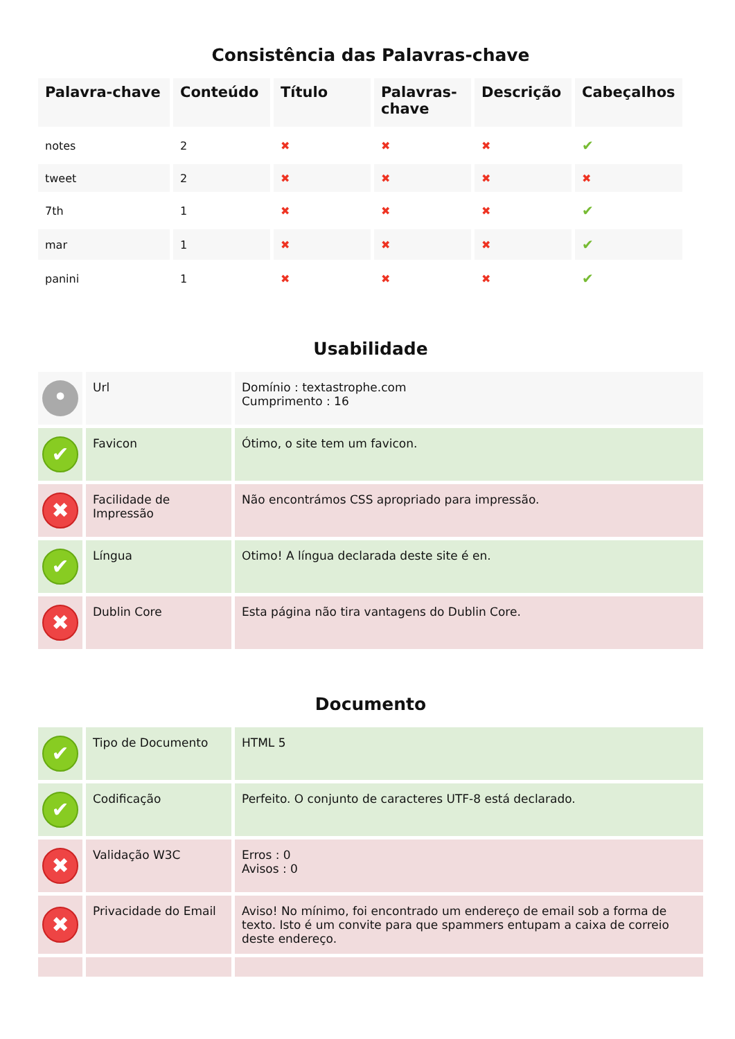Consistência das Palavras-chave
| Palavra-chave | Conteúdo | Título | Palavras-chave | Descrição | Cabeçalhos |
| --- | --- | --- | --- | --- | --- |
| notes | 2 | ✖ | ✖ | ✖ | ✔ |
| tweet | 2 | ✖ | ✖ | ✖ | ✖ |
| 7th | 1 | ✖ | ✖ | ✖ | ✔ |
| mar | 1 | ✖ | ✖ | ✖ | ✔ |
| panini | 1 | ✖ | ✖ | ✖ | ✔ |
Usabilidade
| • | Url | Domínio : textastrophe.com Cumprimento : 16 |
| ✔ | Favicon | Ótimo, o site tem um favicon. |
| ✖ | Facilidade de Impressão | Não encontrámos CSS apropriado para impressão. |
| ✔ | Língua | Otimo! A língua declarada deste site é en. |
| ✖ | Dublin Core | Esta página não tira vantagens do Dublin Core. |
Documento
| ✔ | Tipo de Documento | HTML 5 |
| ✔ | Codificação | Perfeito. O conjunto de caracteres UTF-8 está declarado. |
| ✖ | Validação W3C | Erros : 0 Avisos : 0 |
| ✖ | Privacidade do Email | Aviso! No mínimo, foi encontrado um endereço de email sob a forma de texto. Isto é um convite para que spammers entupam a caixa de correio deste endereço. |